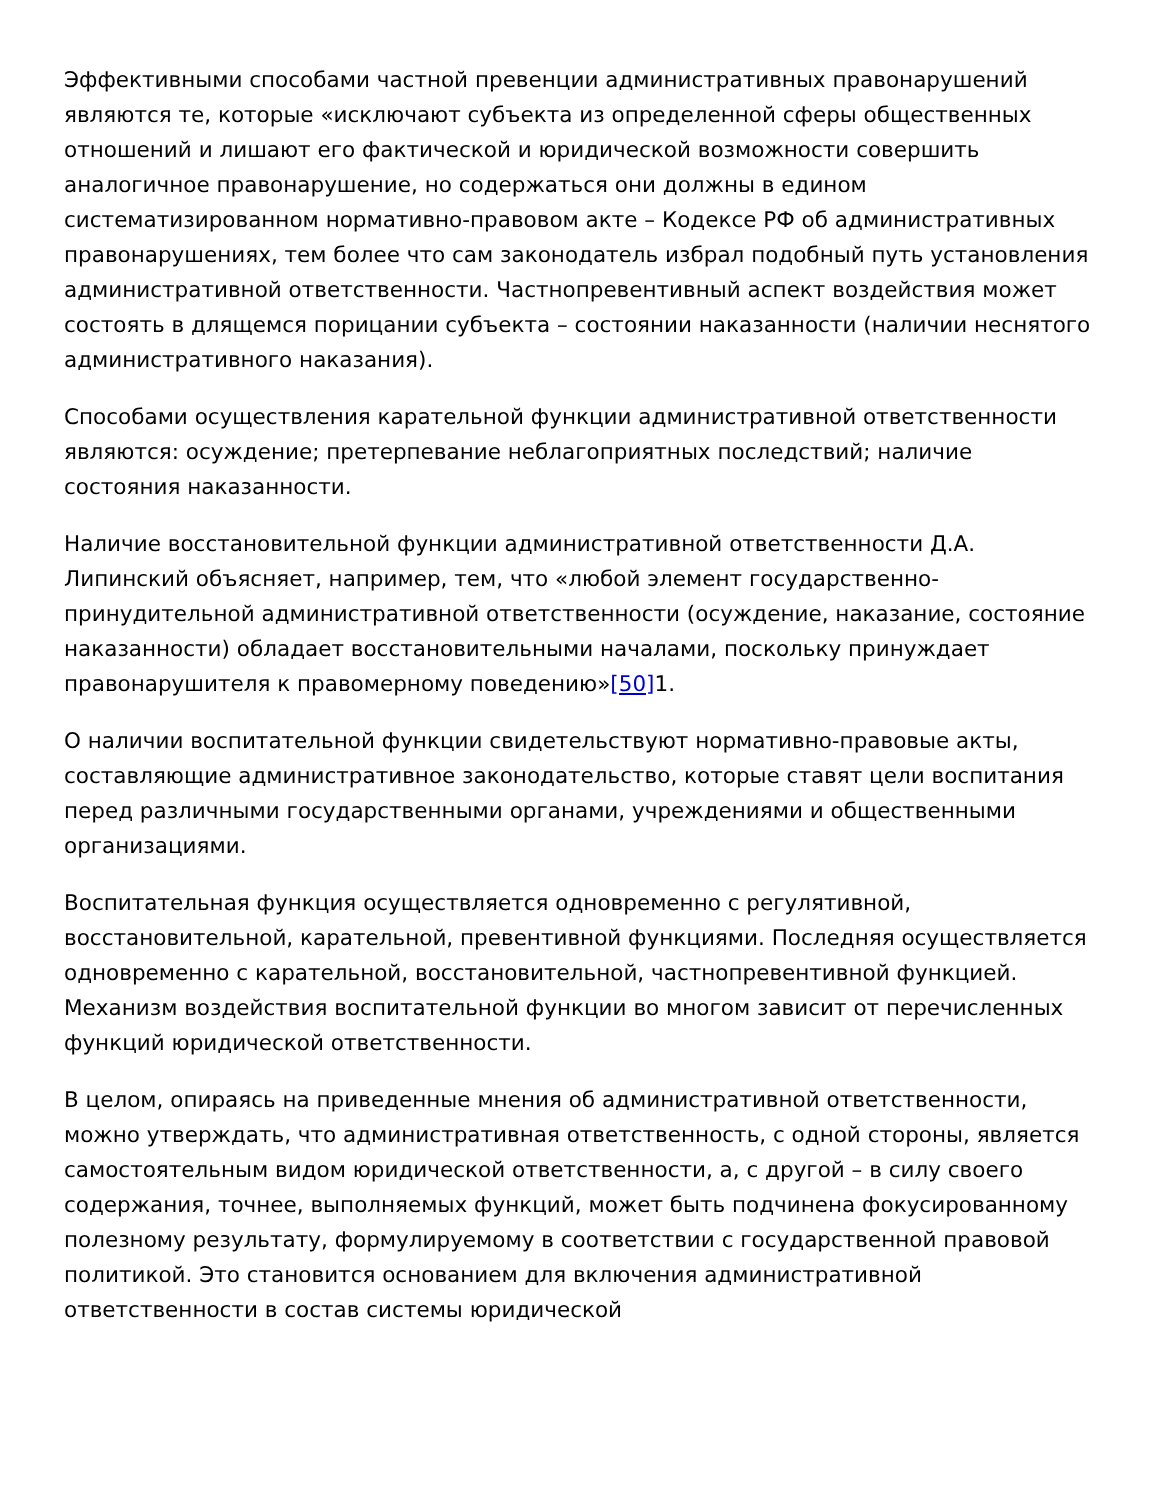Эффективными способами частной превенции административных правонарушений являются те, которые «исключают субъекта из определенной сферы общественных отношений и лишают его фактической и юридической возможности совершить аналогичное правонарушение, но содержаться они должны в едином систематизированном нормативно-правовом акте – Кодексе РФ об административных правонарушениях, тем более что сам законодатель избрал подобный путь установления административной ответственности. Частнопревентивный аспект воздействия может состоять в длящемся порицании субъекта – состоянии наказанности (наличии неснятого административного наказания).
Способами осуществления карательной функции административной ответственности являются: осуждение; претерпевание неблагоприятных последствий; наличие состояния наказанности.
Наличие восстановительной функции административной ответственности Д.А. Липинский объясняет, например, тем, что «любой элемент государственно-принудительной административной ответственности (осуждение, наказание, состояние наказанности) обладает восстановительными началами, поскольку принуждает правонарушителя к правомерному поведению»[50] 1.
О наличии воспитательной функции свидетельствуют нормативно-правовые акты, составляющие административное законодательство, которые ставят цели воспитания перед различными государственными органами, учреждениями и общественными организациями.
Воспитательная функция осуществляется одновременно с регулятивной, восстановительной, карательной, превентивной функциями. Последняя осуществляется одновременно с карательной, восстановительной, частнопревентивной функцией. Механизм воздействия воспитательной функции во многом зависит от перечисленных функций юридической ответственности.
В целом, опираясь на приведенные мнения об административной ответственности, можно утверждать, что административная ответственность, с одной стороны, является самостоятельным видом юридической ответственности, а, с другой – в силу своего содержания, точнее, выполняемых функций, может быть подчинена фокусированному полезному результату, формулируемому в соответствии с государственной правовой политикой. Это становится основанием для включения административной ответственности в состав системы юридической